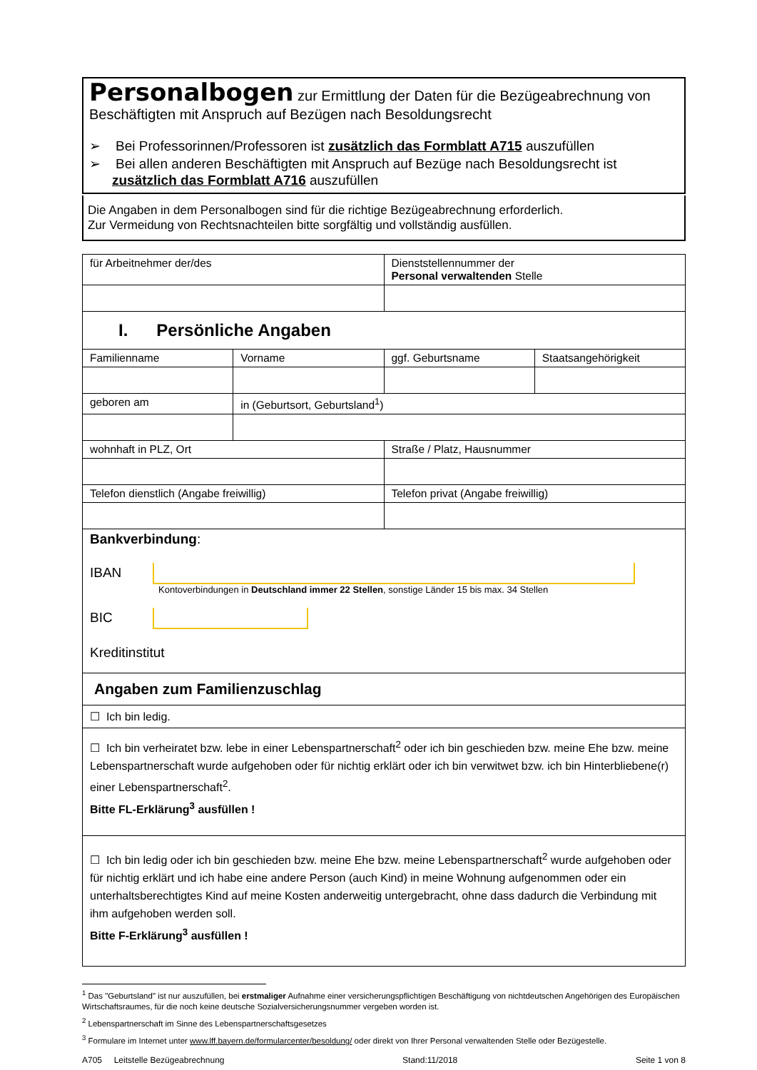Personalbogen zur Ermittlung der Daten für die Bezügeabrechnung von Beschäftigten mit Anspruch auf Bezügen nach Besoldungsrecht
➢ Bei Professorinnen/Professoren ist zusätzlich das Formblatt A715 auszufüllen
➢ Bei allen anderen Beschäftigten mit Anspruch auf Bezüge nach Besoldungsrecht ist zusätzlich das Formblatt A716 auszufüllen
Die Angaben in dem Personalbogen sind für die richtige Bezügeabrechnung erforderlich.
Zur Vermeidung von Rechtsnachteilen bitte sorgfältig und vollständig ausfüllen.
| für Arbeitnehmer der/des | | Dienststellennummer der Personal verwaltenden Stelle | |
| I. Persönliche Angaben | | | |
| Familienname | Vorname | ggf. Geburtsname | Staatsangehörigkeit |
| geboren am | in (Geburtsort, Geburtsland<sup>1</sup>) | | |
| wohnhaft in PLZ, Ort | | Straße / Platz, Hausnummer | |
| Telefon dienstlich (Angabe freiwillig) | | Telefon privat (Angabe freiwillig) | |
| Bankverbindung : IBAN Kontoverbindungen in Deutschland immer 22 Stellen , sonstige Länder 15 bis max. 34 Stellen BIC Kreditinstitut | | | |
| Angaben zum Familienzuschlag | | | |
| ☐ Ich bin ledig. | | | |
| ☐ Ich bin verheiratet bzw. lebe in einer Lebenspartnerschaft<sup>2</sup> oder ich bin geschieden bzw. meine Ehe bzw. meine Lebenspartnerschaft wurde aufgehoben oder für nichtig erklärt oder ich bin verwitwet bzw. ich bin Hinterbliebene(r) einer Lebenspartnerschaft<sup>2</sup>. Bitte FL-Erklärung<sup>3</sup> ausfüllen ! | | | |
| ☐ Ich bin ledig oder ich bin geschieden bzw. meine Ehe bzw. meine Lebenspartnerschaft<sup>2</sup> wurde aufgehoben oder für nichtig erklärt und ich habe eine andere Person (auch Kind) in meine Wohnung aufgenommen oder ein unterhaltsberechtigtes Kind auf meine Kosten anderweitig untergebracht, ohne dass dadurch die Verbindung mit ihm aufgehoben werden soll. Bitte F-Erklärung<sup>3</sup> ausfüllen ! | | | |
<sup>1</sup> Das "Geburtsland" ist nur auszufüllen, bei erstmaliger Aufnahme einer versicherungspflichtigen Beschäftigung von nichtdeutschen Angehörigen des Europäischen Wirtschaftsraumes, für die noch keine deutsche Sozialversicherungsnummer vergeben worden ist.
<sup>2</sup> Lebenspartnerschaft im Sinne des Lebenspartnerschaftsgesetzes
<sup>3</sup> Formulare im Internet unter www.lff.bayern.de/formularcenter/besoldung/ oder direkt von Ihrer Personal verwaltenden Stelle oder Bezügestelle.
A705 Leitstelle Bezügeabrechnung Stand:11/2018 Seite 1 von 8